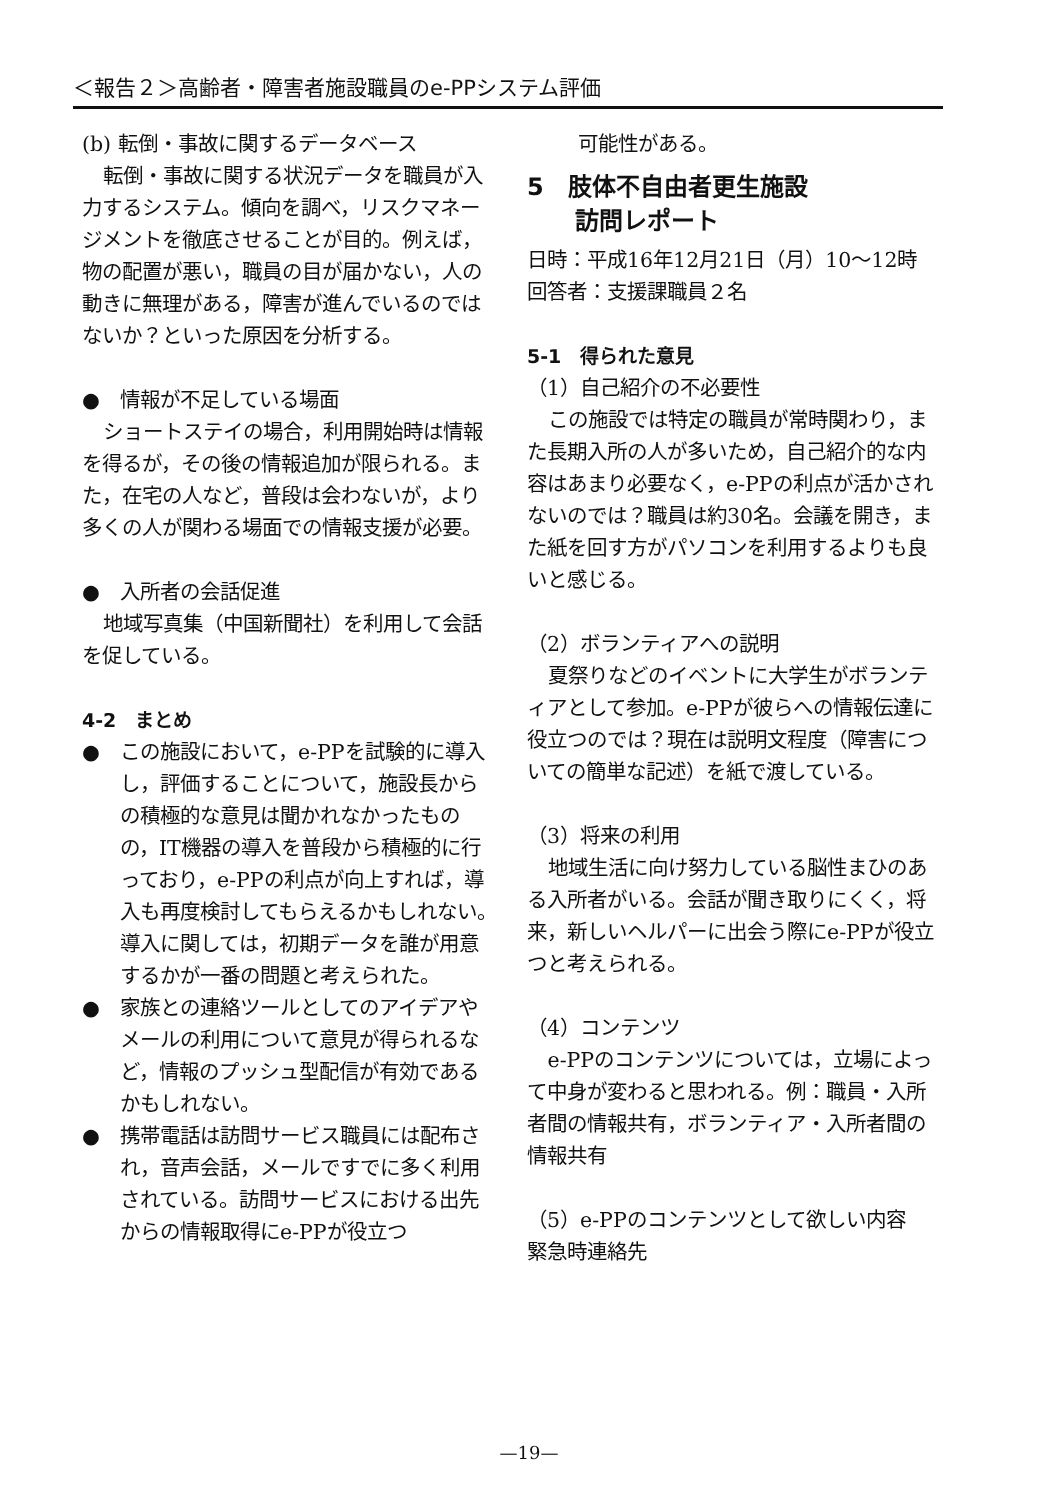＜報告２＞高齢者・障害者施設職員のe-PPシステム評価
(b) 転倒・事故に関するデータベース
転倒・事故に関する状況データを職員が入力するシステム。傾向を調べ，リスクマネージメントを徹底させることが目的。例えば，物の配置が悪い，職員の目が届かない，人の動きに無理がある，障害が進んでいるのではないか？といった原因を分析する。
●　情報が不足している場面
ショートステイの場合，利用開始時は情報を得るが，その後の情報追加が限られる。また，在宅の人など，普段は会わないが，より多くの人が関わる場面での情報支援が必要。
●　入所者の会話促進
地域写真集（中国新聞社）を利用して会話を促している。
4-2　まとめ
● この施設において，e-PPを試験的に導入し，評価することについて，施設長からの積極的な意見は聞かれなかったものの，IT機器の導入を普段から積極的に行っており，e-PPの利点が向上すれば，導入も再度検討してもらえるかもしれない。導入に関しては，初期データを誰が用意するかが一番の問題と考えられた。
● 家族との連絡ツールとしてのアイデアやメールの利用について意見が得られるなど，情報のプッシュ型配信が有効であるかもしれない。
● 携帯電話は訪問サービス職員には配布され，音声会話，メールですでに多く利用されている。訪問サービスにおける出先からの情報取得にe-PPが役立つ
可能性がある。
5　肢体不自由者更生施設
　　訪問レポート
日時：平成16年12月21日（月）10～12時
回答者：支援課職員２名
5-1　得られた意見
（1）自己紹介の不必要性
この施設では特定の職員が常時関わり，また長期入所の人が多いため，自己紹介的な内容はあまり必要なく，e-PPの利点が活かされないのでは？職員は約30名。会議を開き，また紙を回す方がパソコンを利用するよりも良いと感じる。
（2）ボランティアへの説明
夏祭りなどのイベントに大学生がボランティアとして参加。e-PPが彼らへの情報伝達に役立つのでは？現在は説明文程度（障害についての簡単な記述）を紙で渡している。
（3）将来の利用
地域生活に向け努力している脳性まひのある入所者がいる。会話が聞き取りにくく，将来，新しいヘルパーに出会う際にe-PPが役立つと考えられる。
（4）コンテンツ
e-PPのコンテンツについては，立場によって中身が変わると思われる。例：職員・入所者間の情報共有，ボランティア・入所者間の情報共有
（5）e-PPのコンテンツとして欲しい内容
緊急時連絡先
—19—